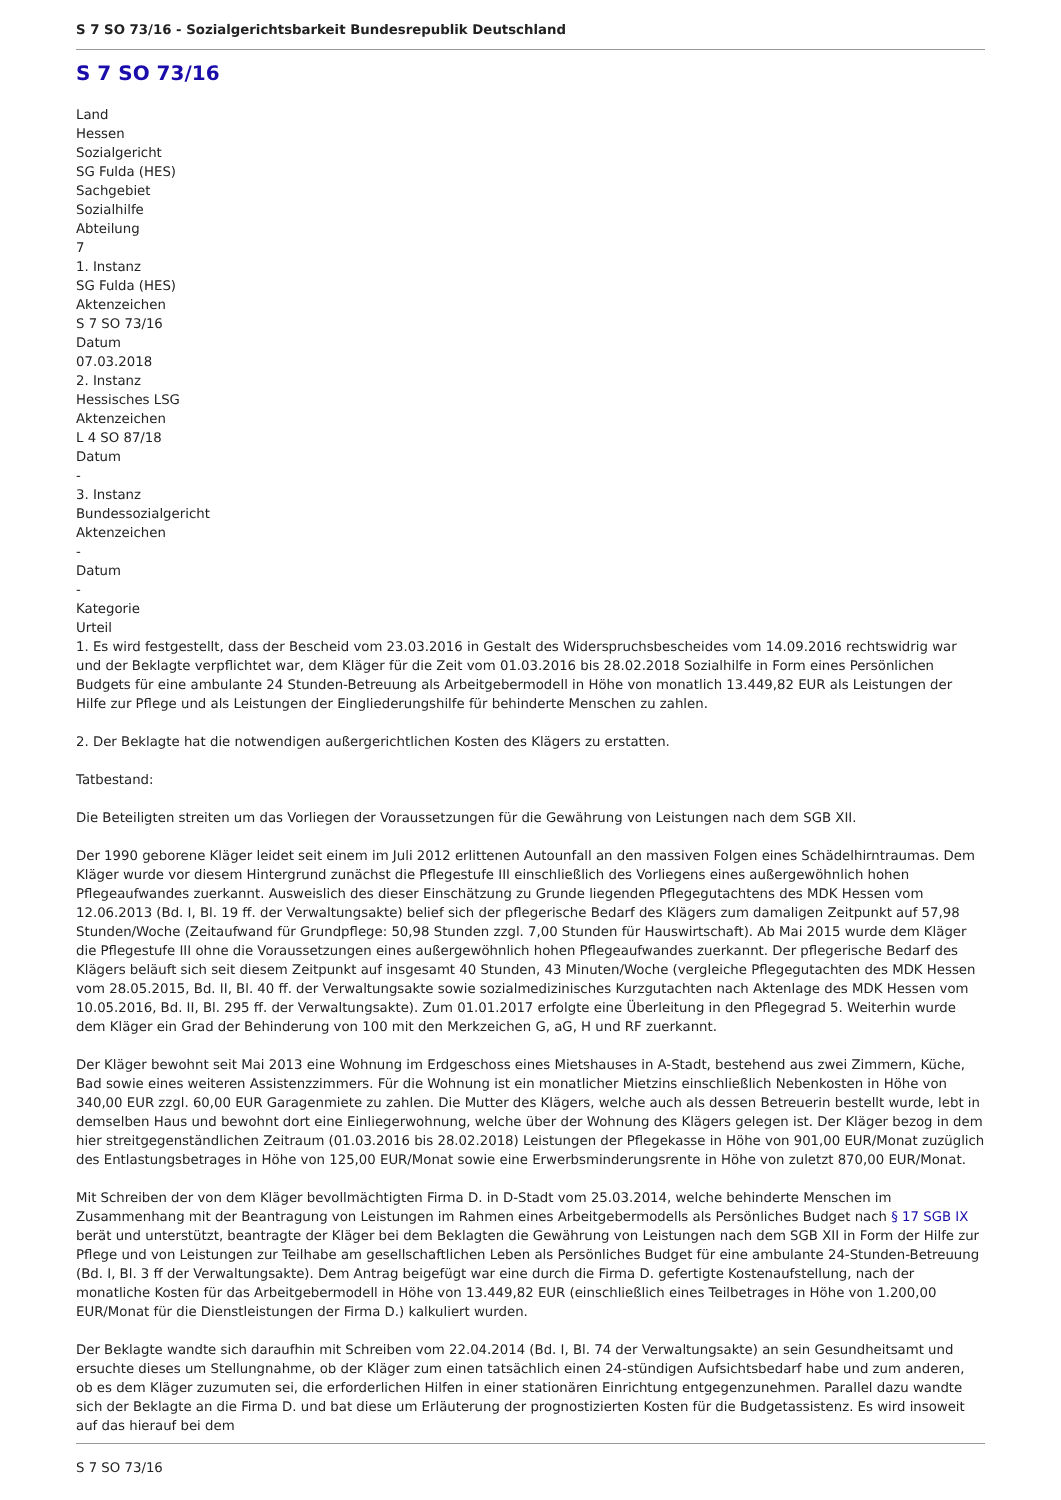S 7 SO 73/16 - Sozialgerichtsbarkeit Bundesrepublik Deutschland
S 7 SO 73/16
Land
Hessen
Sozialgericht
SG Fulda (HES)
Sachgebiet
Sozialhilfe
Abteilung
7
1. Instanz
SG Fulda (HES)
Aktenzeichen
S 7 SO 73/16
Datum
07.03.2018
2. Instanz
Hessisches LSG
Aktenzeichen
L 4 SO 87/18
Datum
-
3. Instanz
Bundessozialgericht
Aktenzeichen
-
Datum
-
Kategorie
Urteil
1. Es wird festgestellt, dass der Bescheid vom 23.03.2016 in Gestalt des Widerspruchsbescheides vom 14.09.2016 rechtswidrig war und der Beklagte verpflichtet war, dem Kläger für die Zeit vom 01.03.2016 bis 28.02.2018 Sozialhilfe in Form eines Persönlichen Budgets für eine ambulante 24 Stunden-Betreuung als Arbeitgebermodell in Höhe von monatlich 13.449,82 EUR als Leistungen der Hilfe zur Pflege und als Leistungen der Eingliederungshilfe für behinderte Menschen zu zahlen.
2. Der Beklagte hat die notwendigen außergerichtlichen Kosten des Klägers zu erstatten.
Tatbestand:
Die Beteiligten streiten um das Vorliegen der Voraussetzungen für die Gewährung von Leistungen nach dem SGB XII.
Der 1990 geborene Kläger leidet seit einem im Juli 2012 erlittenen Autounfall an den massiven Folgen eines Schädelhirntraumas. Dem Kläger wurde vor diesem Hintergrund zunächst die Pflegestufe III einschließlich des Vorliegens eines außergewöhnlich hohen Pflegeaufwandes zuerkannt. Ausweislich des dieser Einschätzung zu Grunde liegenden Pflegegutachtens des MDK Hessen vom 12.06.2013 (Bd. I, Bl. 19 ff. der Verwaltungsakte) belief sich der pflegerische Bedarf des Klägers zum damaligen Zeitpunkt auf 57,98 Stunden/Woche (Zeitaufwand für Grundpflege: 50,98 Stunden zzgl. 7,00 Stunden für Hauswirtschaft). Ab Mai 2015 wurde dem Kläger die Pflegestufe III ohne die Voraussetzungen eines außergewöhnlich hohen Pflegeaufwandes zuerkannt. Der pflegerische Bedarf des Klägers beläuft sich seit diesem Zeitpunkt auf insgesamt 40 Stunden, 43 Minuten/Woche (vergleiche Pflegegutachten des MDK Hessen vom 28.05.2015, Bd. II, Bl. 40 ff. der Verwaltungsakte sowie sozialmedizinisches Kurzgutachten nach Aktenlage des MDK Hessen vom 10.05.2016, Bd. II, Bl. 295 ff. der Verwaltungsakte). Zum 01.01.2017 erfolgte eine Überleitung in den Pflegegrad 5. Weiterhin wurde dem Kläger ein Grad der Behinderung von 100 mit den Merkzeichen G, aG, H und RF zuerkannt.
Der Kläger bewohnt seit Mai 2013 eine Wohnung im Erdgeschoss eines Mietshauses in A-Stadt, bestehend aus zwei Zimmern, Küche, Bad sowie eines weiteren Assistenzzimmers. Für die Wohnung ist ein monatlicher Mietzins einschließlich Nebenkosten in Höhe von 340,00 EUR zzgl. 60,00 EUR Garagenmiete zu zahlen. Die Mutter des Klägers, welche auch als dessen Betreuerin bestellt wurde, lebt in demselben Haus und bewohnt dort eine Einliegerwohnung, welche über der Wohnung des Klägers gelegen ist. Der Kläger bezog in dem hier streitgegenständlichen Zeitraum (01.03.2016 bis 28.02.2018) Leistungen der Pflegekasse in Höhe von 901,00 EUR/Monat zuzüglich des Entlastungsbetrages in Höhe von 125,00 EUR/Monat sowie eine Erwerbsminderungsrente in Höhe von zuletzt 870,00 EUR/Monat.
Mit Schreiben der von dem Kläger bevollmächtigten Firma D. in D-Stadt vom 25.03.2014, welche behinderte Menschen im Zusammenhang mit der Beantragung von Leistungen im Rahmen eines Arbeitgebermodells als Persönliches Budget nach § 17 SGB IX berät und unterstützt, beantragte der Kläger bei dem Beklagten die Gewährung von Leistungen nach dem SGB XII in Form der Hilfe zur Pflege und von Leistungen zur Teilhabe am gesellschaftlichen Leben als Persönliches Budget für eine ambulante 24-Stunden-Betreuung (Bd. I, Bl. 3 ff der Verwaltungsakte). Dem Antrag beigefügt war eine durch die Firma D. gefertigte Kostenaufstellung, nach der monatliche Kosten für das Arbeitgebermodell in Höhe von 13.449,82 EUR (einschließlich eines Teilbetrages in Höhe von 1.200,00 EUR/Monat für die Dienstleistungen der Firma D.) kalkuliert wurden.
Der Beklagte wandte sich daraufhin mit Schreiben vom 22.04.2014 (Bd. I, Bl. 74 der Verwaltungsakte) an sein Gesundheitsamt und ersuchte dieses um Stellungnahme, ob der Kläger zum einen tatsächlich einen 24-stündigen Aufsichtsbedarf habe und zum anderen, ob es dem Kläger zuzumuten sei, die erforderlichen Hilfen in einer stationären Einrichtung entgegenzunehmen. Parallel dazu wandte sich der Beklagte an die Firma D. und bat diese um Erläuterung der prognostizierten Kosten für die Budgetassistenz. Es wird insoweit auf das hierauf bei dem
S 7 SO 73/16